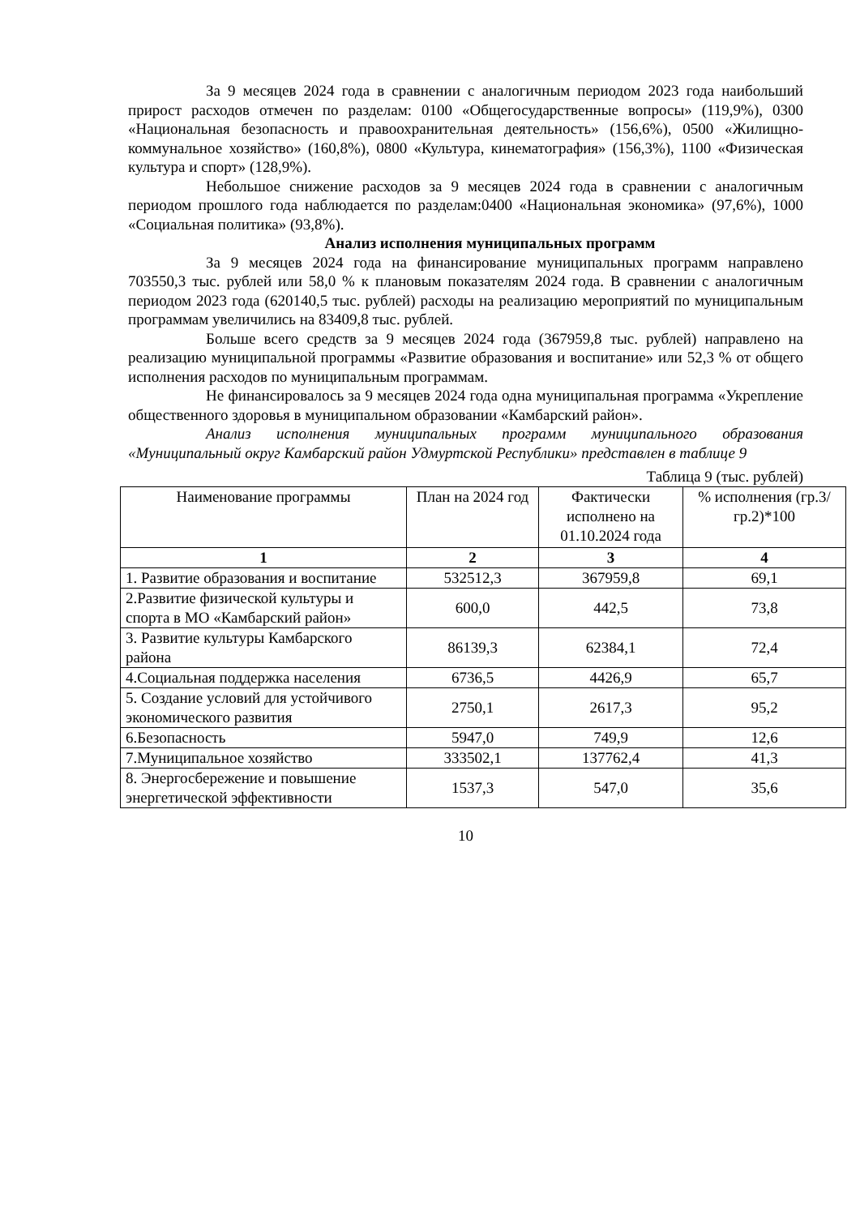За 9 месяцев 2024 года в сравнении с аналогичным периодом 2023 года наибольший прирост расходов отмечен по разделам: 0100 «Общегосударственные вопросы» (119,9%), 0300 «Национальная безопасность и правоохранительная деятельность» (156,6%), 0500 «Жилищно-коммунальное хозяйство» (160,8%), 0800 «Культура, кинематография» (156,3%), 1100 «Физическая культура и спорт» (128,9%).
Небольшое снижение расходов за 9 месяцев 2024 года в сравнении с аналогичным периодом прошлого года наблюдается по разделам:0400 «Национальная экономика» (97,6%), 1000 «Социальная политика» (93,8%).
Анализ исполнения муниципальных программ
За 9 месяцев 2024 года на финансирование муниципальных программ направлено 703550,3 тыс. рублей или 58,0 % к плановым показателям 2024 года. В сравнении с аналогичным периодом 2023 года (620140,5 тыс. рублей) расходы на реализацию мероприятий по муниципальным программам увеличились на 83409,8 тыс. рублей.
Больше всего средств за 9 месяцев 2024 года (367959,8 тыс. рублей) направлено на реализацию муниципальной программы «Развитие образования и воспитание» или 52,3 % от общего исполнения расходов по муниципальным программам.
Не финансировалось за 9 месяцев 2024 года одна муниципальная программа «Укрепление общественного здоровья в муниципальном образовании «Камбарский район».
Анализ исполнения муниципальных программ муниципального образования «Муниципальный округ Камбарский район Удмуртской Республики» представлен в таблице 9
Таблица 9 (тыс. рублей)
| Наименование программы | План на 2024 год | Фактически исполнено на 01.10.2024 года | % исполнения (гр.3/гр.2)*100 |
| --- | --- | --- | --- |
| 1 | 2 | 3 | 4 |
| 1. Развитие образования и воспитание | 532512,3 | 367959,8 | 69,1 |
| 2.Развитие физической культуры и спорта в МО «Камбарский район» | 600,0 | 442,5 | 73,8 |
| 3. Развитие культуры Камбарского района | 86139,3 | 62384,1 | 72,4 |
| 4.Социальная поддержка населения | 6736,5 | 4426,9 | 65,7 |
| 5. Создание условий для устойчивого экономического развития | 2750,1 | 2617,3 | 95,2 |
| 6.Безопасность | 5947,0 | 749,9 | 12,6 |
| 7.Муниципальное хозяйство | 333502,1 | 137762,4 | 41,3 |
| 8. Энергосбережение и повышение энергетической эффективности | 1537,3 | 547,0 | 35,6 |
10